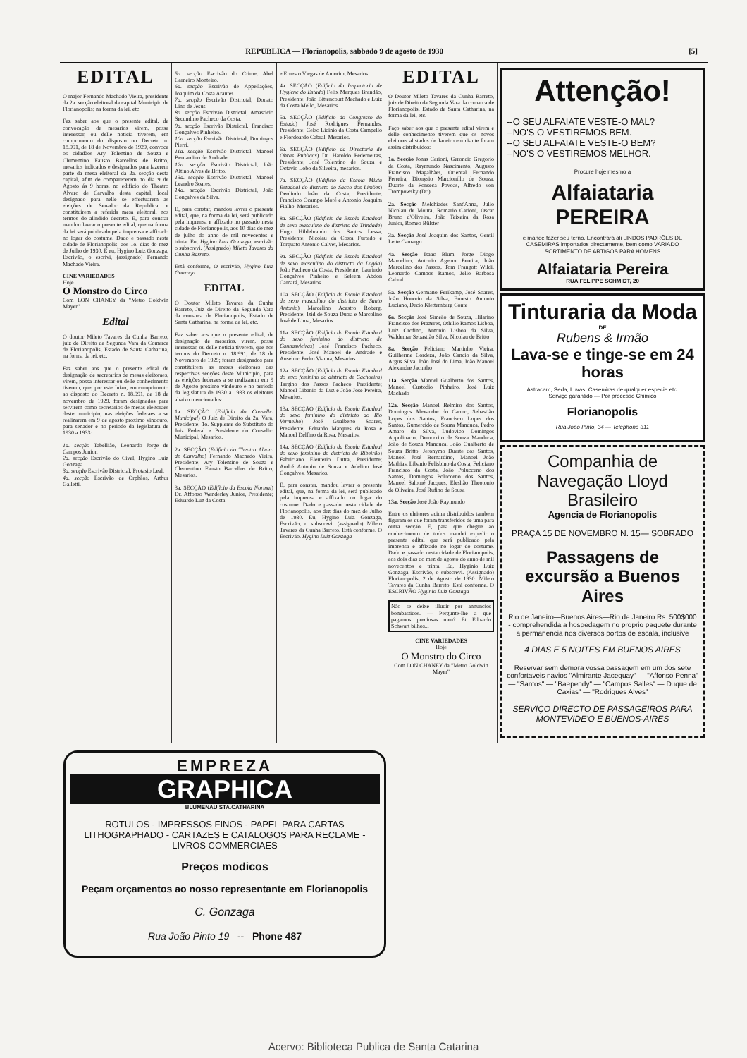REPUBLICA — Florianopolis, sabbado 9 de agosto de 1930 [5]
EDITAL
O major Fernando Machado Vieira, presidente da 2a. secção eleitoral da capital Municipio de Florianopolis; na forma da lei, etc.
Faz saber aos que o presente edital, de convocação de mesarios virem, possa interessar, ou delle noticia tiverem, em cumprimento do disposto no Decreto n. 18.991, de 18 de Novembro de 1929, convoca os cidadãos Ary Tolentino de Souza e Clementino Fausto Barcellos de Britto, mesarios indicados e designados para fazerem parte da mesa eleitoral da 2a. secção desta capital, afim de comparecerem no dia 9 de Agosto ás 9 horas, no edificio do Theatro Alvaro de Carvalho desta capital, local designado para nelle se effectuarem as eleições de Senador da Republica, e constituirem a referida mesa eleitoral, nos termos do allndido decreto. E, para constar mandou lavrar o presente edital, que na forma da lei será publicado pela imprensa e affixado no logar do costume. Dado e passado nesta cidade de Florianopolis, aos 1o. dias do mez de Julho de 1930. E eu, Hygino Luiz Gonzaga, Escrivão, o escrivi, (assignado) Fernando Machado Vieira.
CINE VARIEDADES
Hoje
O Monstro do Circo
Com LON CHANEY da "Metro Goldwin Mayer"
Edital
O doutor Mileto Tavares da Cunha Barreto, juiz de Direito da Segunda Vara da Comarca de Florianopolis, Estado de Santa Catharina, na forma da lei, etc.
Faz saber aos que o presente edital de designação de secretarios de mesas eleitoraes, virem, possa interessar ou delle conhecimento tiverem, que, por este Juizo, em cumprimento ao disposto do Decreto n. 18.991, de 18 de novembro de 1929, foram designados para servirem como secretarios de mesas eleitoraes deste municipio, nas eleições federaes a se realizarem em 9 de agosto proximo vindouro, para senador e no periodo da legislatura de 1930 a 1933:
1a. secção Tabellião, Leonardo Jorge de Campos Junior.
2a. secção Escrivão do Civel, Hygino Luiz Gonzaga.
3a. secção Escrivão Districtal, Protasio Leal.
4a. secção Escrivão de Orphãos, Arthur Galletti.
5a. secção Escrivão do Crime, Abel Carneiro Monteiro.
6a. secção Escrivão de Appellações, Joaquim da Costa Arantes.
7a. secção Escrivão Districtal, Donato Lino de Jesus.
8a. secção Escrivão Districtal, Amasticio Secundino Pacheco da Costa.
9a. secção Escrivão Districtal, Francisco Gonçalves Pinheiro.
10a. secção Escrivão Districtal, Domingos Pierri.
11a. secção Escrivão Districtal, Manoel Bernardino de Andrade.
12a. secção Escrivão Districtal, João Altino Alves de Britto.
13a. secção Escrivão Districtal, Manoel Leandro Soares.
14a. secção Escrivão Districtal, João Gonçalves da Silva.
E, para constar, mandou lavrar o presente edital, que, na forma da lei, será publicado pela imprensa e affixado no passado nesta cidade de Florianopolis, aos 10 dias do mez de julho do anno de mil novecentos e trinta. Eu, Hygino Luiz Gonzaga, escrivão o subscrevi. (Assignado) Mileto Tavares da Cunha Barreto.
Está conforme, O escrivão, Hygino Luiz Gonzaga
EDITAL
O Doutor Mileto Tavares da Cunha Barreto, Juiz de Direito da Segunda Vara da comarca de Florianopolis, Estado de Santa Catharina, na forma da lei, etc.
Faz saber aos que o presente edital, de designação de mesarios, virem, possa interessar, ou delle noticia tiverem, que nos termos do Decreto n. 18.991, de 18 de Novembro de 1929; foram designados para constituirem as mesas eleitoraes das respectivas secções deste Municipio, para as eleições federaes a se realizarem em 9 de Agosto proximo vindouro e no periodo da legislatura de 1930 a 1933 os eleitores abaixo mencionados:
1a. SECÇÃO (Edificio do Conselho Municipal) O Juiz de Direito da 2a. Vara, Presidente; 1o. Supplente do Substituto do Juiz Federal e Presidente do Conselho Municipal, Mesarios.
2a. SECÇÃO (Edificio do Theatro Alvaro de Carvalho) Fernando Machado Vieira, Presidente; Ary Tolentino de Souza e Clementino Fausto Barcellos de Britto, Mesarios.
3a. SECÇÃO (Edificio da Escola Normal) Dr. Affonso Wanderley Junior, Presidente; Eduardo Luz da Costa
e Ernesto Viegas de Amorim, Mesarios.
4a. SECÇÃO (Edificio da Inspectoria de Hygiene do Estado) Felix Marques Brandão, Presidente; João Bittencourt Machado e Luiz da Costa Mello, Mesarios.
5a. SECÇÃO (Edificio do Congresso do Estado) José Rodrigues Fernandes, Presidente; Celso Licinio da Costa Campello e Flordoardo Cabral, Mesarios.
6a. SECÇÃO (Edificio da Directoria de Obras Publicas) Dr. Haroldo Pederneiras, Presidente; José Tolentino de Souza e Octavio Lobo da Silveira, mesarios.
7a. SECÇÃO (Edificio da Escola Mixta Estadoal do districto do Sacco dos Limões) Deolindo João da Costa, Presidente; Francisco Ocampo Moré e Antonio Joaquim Fialho, Mesarios.
8a. SECÇÃO (Edificio da Escola Estadoal de sexo masculino do districto da Trindade) Hugo Hildebrando dos Santos Lessa, Presidente; Nicolau da Costa Furtado e Torquato Antonio Calvet, Mesarios.
9a. SECÇÃO (Edificio da Escola Estadoal de sexo masculino do districto da Lagôa) João Pacheco da Costa, Presidente; Laurindo Gonçalves Pinheiro e Seleem Abdon Camará, Mesarios.
10a. SECÇÃO (Edificio da Escola Estadoal de sexo masculino do districto de Santo Antonio) Marcelino Acastro Roberg, Presidente; Izid de Souza Dutra e Marcolino José de Lima, Mesarios.
11a. SECÇÃO (Edificio da Escola Estadoal do sexo feminino do districto de Cannasvieiras) José Francisco Pacheco, Presidente; José Manoel de Andrade e Anselmo Pedro Vianna, Mesarios.
12a. SECÇÃO (Edificio da Escola Estadoal do sexo feminino do districto de Cachoeira) Targino dos Passos Pacheco, Presidente; Manoel Libanio da Luz e João José Pereira, Mesarios.
13a. SECÇÃO (Edificio da Escola Estadoal do sexo feminino do districto do Rio Vermelho) José Gualberto Soares, Presidente; Eduardo Marques da Rosa e Manoel Delfino da Rosa, Mesarios.
14a. SECÇÃO (Edificio da Escola Estadoal do sexo feminino do districto de Ribeirão) Fabriciano Eleuterio Dutra, Presidente; André Antonio de Souza e Adelino José Gonçalves, Mesarios.
E, para constar, mandou lavrar o presente edital, que, na forma da lei, será publicado pela imprensa e affixado no logar do costume. Dado e passado nesta cidade de Florianopolis, aos dez dias do mez de Julho de 1930. Eu, Hygino Luiz Gonzaga, Escrivão, o subscrevi. (assignado) Mileto Tavares da Cunha Barreto. Está conforme. O Escrivão. Hygino Luiz Gonzaga
EDITAL
O Doutor Mileto Tavares da Cunha Barreto, juiz de Direito da Segunda Vara da comarca de Florianopolis, Estado de Santa Catharina, na forma da lei, etc.
Faço saber aos que o presente edital virem e delle conhecimento tiverem que os novos eleitores alistados de Janeiro em diante foram assim distribuidos:
1a. Secção Jonas Carioni, Geroncio Gregorio da Costa, Raymundo Nascimento, Augusto Francisco Magalhães, Oriental Fernando Ferreira, Dionysio Marcionillo de Souza, Duarte da Fonseca Povoas, Alfredo von Trompowsky (Dr.)
2a. Secção Melchiades Sant'Anna, Julio Nicolau de Moura, Romario Carioni, Oscar Bruno d'Oliveira, João Teixeira da Rosa Junior, Romeo Bülster
3a. Secção José Joaquim dos Santos, Gentil Leite Camargo
4a. Secção Isaac Blum, Jorge Diogo Marcelino, Antonio Agenor Pereira, João Marcelino dos Passos, Tom Frangott Wildi, Leonardo Campos Ramos, Jelio Barbosa Cabral
5a. Secção Germano Ferikamp, José Soares, João Honorio da Silva, Ernesto Antonio Luciano, Decio Klettembarg Conte
6a. Secção José Simeão de Souza, Hilarino Francisco dos Prazeres, Othilio Ramos Lisboa, Luiz Orofino, Antonio Lisboa da Silva, Waldemar Sebastião Silva, Nicolau de Britto
8a. Secção Feliciano Martinho Vieira, Guilherme Cordeza, João Cancio da Silva, Argus Silva, João José do Lima, João Manoel Alexandre Jacintho
11a. Secção Manoel Gualberto dos Santos, Manoel Custodio Pinheiro, José Luiz Machado
12a. Secção Manoel Belmiro dos Santos, Domingos Alexandre do Carmo, Sebastião Lopes dos Santos, Francisco Lopes dos Santos, Gumercido de Souza Manduca, Pedro Amaro da Silva, Ludovico Domingos Appolinario, Democrito de Souza Manduca, João de Souza Manduca, João Gualberto de Souza Britto, Jeronymo Duarte dos Santos, Manoel José Bernardino, Manoel João Mathias, Libanio Felisbino da Costa, Feliciano Francisco da Costa, João Polucceno dos Santos, Domingos Polucceno dos Santos, Manoel Salomé Jacques, Eleshão Theotonio de Oliveira, José Rufino de Sousa
13a. Secção José João Raymundo
Entre os eleitores acima distribuidos tambem figuram os que foram transferidos de uma para outra secção. E, para que chegue ao conhecimento de todos mandei expedir o presente edital que será publicado pela imprensa e affixado no logar do costume. Dado e passado nesta cidade de Florianopolis, aos dois dias do mez de agosto do anno de mil novecentos e trinta. Eu, Hyginio Luiz Gonzaga, Escrivão, o subscrevi. (Assignado) Florianopolis, 2 de Agosto de 1930. Mileto Tavares da Cunha Barreto. Está conforme. O ESCRIVÃO Hyginio Luiz Gonzaga
Não se deixe illudir por annuncios bombasticos. — Pergunte-lhe a que pagamos preciosas meu? Et Eduardo Schwart bilhos...
CINE VARIEDADES
Hoje
O Monstro do Circo
Com LON CHANEY da "Metro Goldwin Mayer"
Attenção!
--O SEU ALFAIATE VESTE-O MAL?
--NO'S O VESTIREMOS BEM.
--O SEU ALFAIATE VESTE-O BEM?
--NO'S O VESTIREMOS MELHOR.
Procure hoje mesmo a
Alfaiataria PEREIRA
e mande fazer seu terno. Encontrará ali LINDOS PADRÕES DE CASEMIRAS importados directamente, bem como VARIADO SORTIMENTO DE ARTIGOS PARA HOMENS
Alfaiataria Pereira
RUA FELIPPE SCHMIDT, 20
Tinturaria da Moda
DE
Rubens & Irmão
Lava-se e tinge-se em 24 horas
Astracam, Seda, Luvas, Casemiras de qualquer especie etc.
Serviço garantido — Por processo Chimico
Florianopolis
Rua João Pinto, 34 — Telephone 311
Companhia de Navegação Lloyd Brasileiro
Agencia de Florianopolis
PRAÇA 15 DE NOVEMBRO N. 15— SOBRADO
Passagens de excursão a Buenos Aires
Rio de Janeiro—Buenos Aires—Rio de Janeiro Rs. 500$000 - comprehendida a hospedagem no proprio paquete durante a permanencia nos diversos portos de escala, inclusive
4 DIAS E 5 NOITES EM BUENOS AIRES
Reservar sem demora vossa passagem em um dos sete confortaveis navios "Almirante Jaceguay" — "Affonso Penna" — "Santos" — "Baependy" — "Campos Salles" — Duque de Caxias" — "Rodrigues Alves"
SERVIÇO DIRECTO DE PASSAGEIROS PARA MONTEVIDE'O E BUENOS-AIRES
EMPREZA
GRAPHICA
BLUMENAU STA.CATHARINA
ROTULOS - IMPRESSOS FINOS - PAPEL PARA CARTAS LITHOGRAPHADO - CARTAZES E CATALOGOS PARA RECLAME - LIVROS COMMERCIAES
Preços modicos
Peçam orçamentos ao nosso representante em Florianopolis
C. Gonzaga
Rua João Pinto 19 -- Phone 487
Acervo: Biblioteca Publica de Santa Catarina